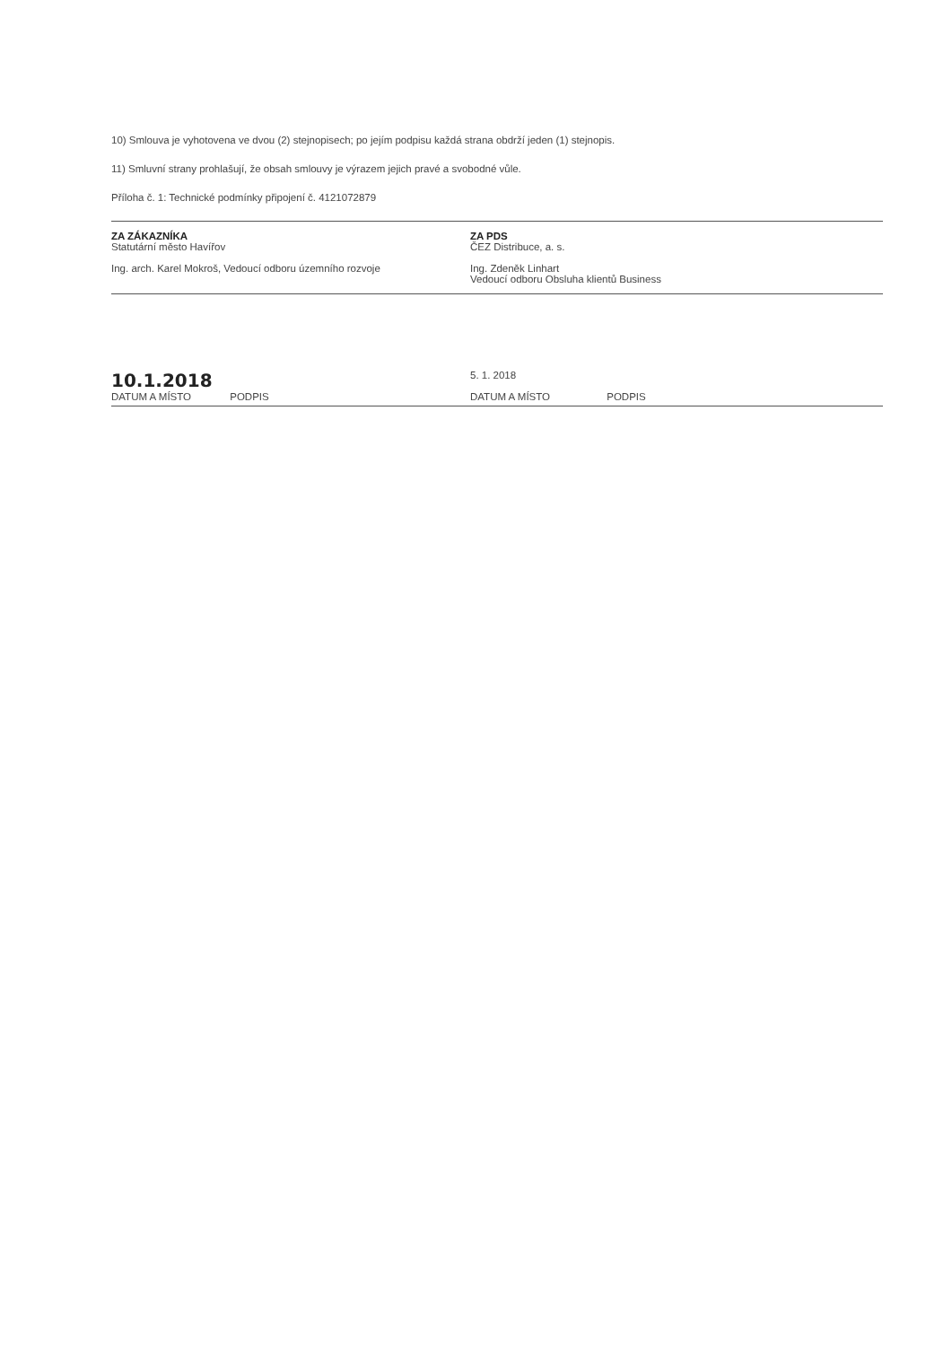10) Smlouva je vyhotovena ve dvou (2) stejnopisech; po jejím podpisu každá strana obdrží jeden (1) stejnopis.
11) Smluvní strany prohlašují, že obsah smlouvy je výrazem jejich pravé a svobodné vůle.
Příloha č. 1: Technické podmínky připojení č. 4121072879
ZA ZÁKAZNÍKA
Statutární město Havířov
Ing. arch. Karel Mokroš, Vedoucí odboru územního rozvoje
ZA PDS
ČEZ Distribuce, a. s.
Ing. Zdeněk Linhart
Vedoucí odboru Obsluha klientů Business
10.1.2018
DATUM A MÍSTO PODPIS
5. 1. 2018
DATUM A MÍSTO PODPIS